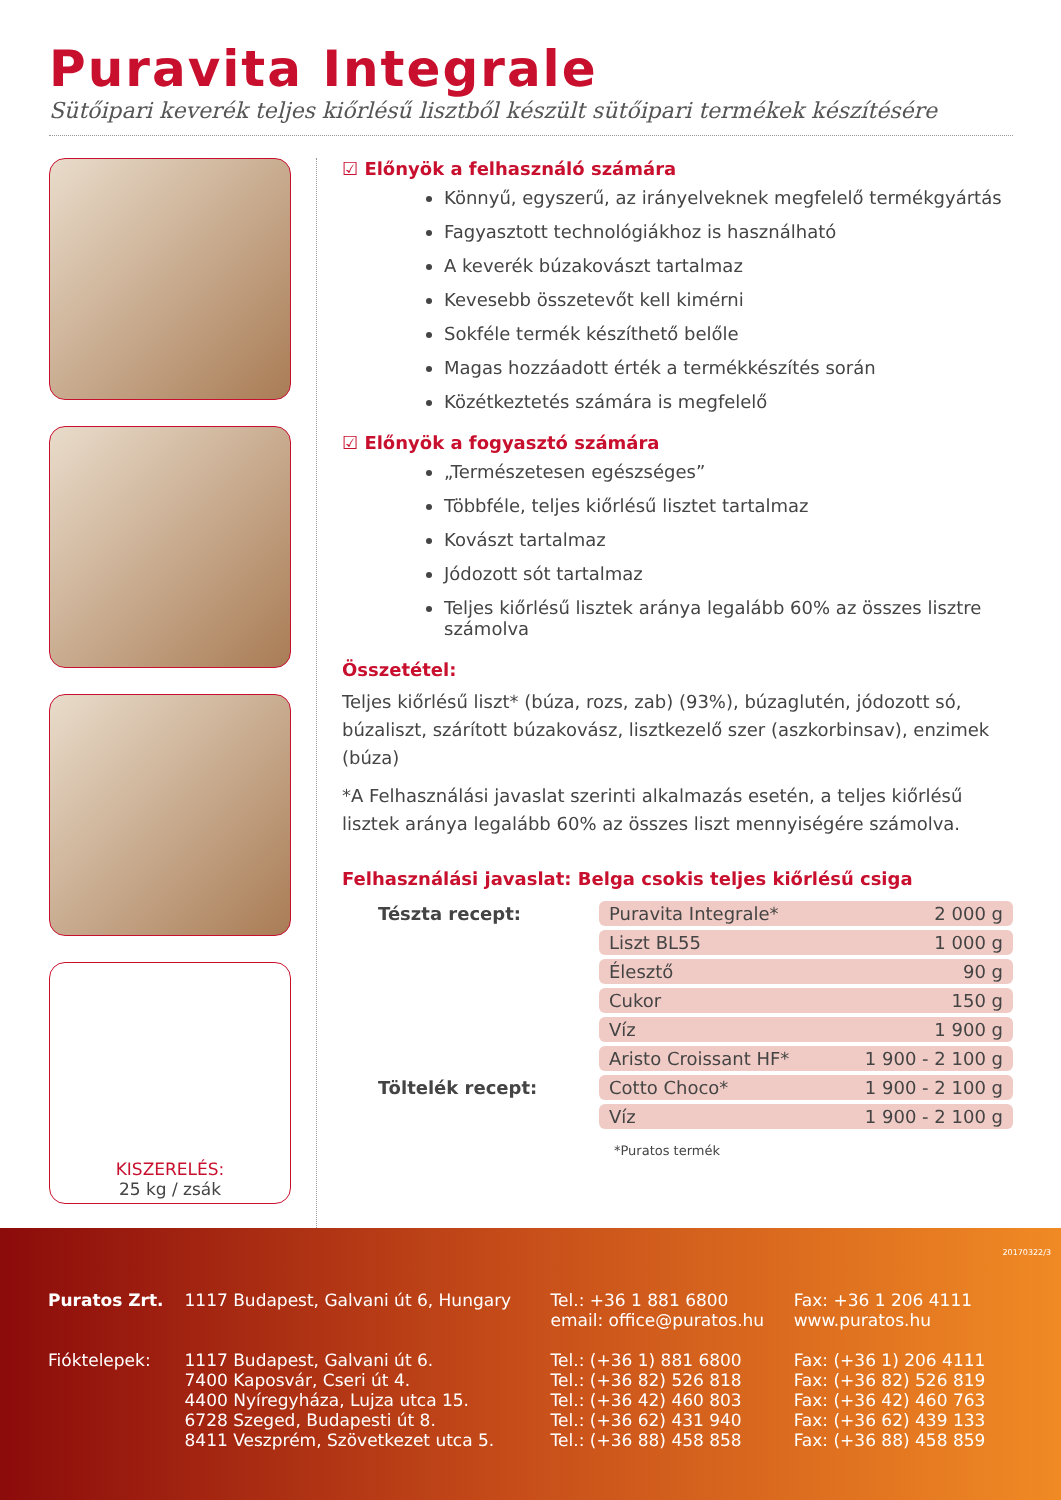Puravita Integrale
Sütőipari keverék teljes kiőrlésű lisztből készült sütőipari termékek készítésére
KISZERELÉS:
25 kg / zsák
☑ Előnyök a felhasználó számára
Könnyű, egyszerű, az irányelveknek megfelelő termékgyártás
Fagyasztott technológiákhoz is használható
A keverék búzakovászt tartalmaz
Kevesebb összetevőt kell kimérni
Sokféle termék készíthető belőle
Magas hozzáadott érték a termékkészítés során
Közétkeztetés számára is megfelelő
☑ Előnyök a fogyasztó számára
„Természetesen egészséges”
Többféle, teljes kiőrlésű lisztet tartalmaz
Kovászt tartalmaz
Jódozott sót tartalmaz
Teljes kiőrlésű lisztek aránya legalább 60% az összes lisztre számolva
Összetétel:
Teljes kiőrlésű liszt* (búza, rozs, zab) (93%), búzaglutén, jódozott só, búzaliszt, szárított búzakovász, lisztkezelő szer (aszkorbinsav), enzimek (búza)
*A Felhasználási javaslat szerinti alkalmazás esetén, a teljes kiőrlésű lisztek aránya legalább 60% az összes liszt mennyiségére számolva.
Felhasználási javaslat: Belga csokis teljes kiőrlésű csiga
| Tészta recept: | Puravita Integrale* | 2 000 g |
| | Liszt BL55 | 1 000 g |
| | Élesztő | 90 g |
| | Cukor | 150 g |
| | Víz | 1 900 g |
| | Aristo Croissant HF* | 1 900 - 2 100 g |
| Töltelék recept: | Cotto Choco* | 1 900 - 2 100 g |
| | Víz | 1 900 - 2 100 g |
*Puratos termék
| Puratos Zrt. | 1117 Budapest, Galvani út 6, Hungary | Tel.: +36 1 881 6800 email: office@puratos.hu | Fax: +36 1 206 4111 www.puratos.hu |
| Fióktelepek: | 1117 Budapest, Galvani út 6. 7400 Kaposvár, Cseri út 4. 4400 Nyíregyháza, Lujza utca 15. 6728 Szeged, Budapesti út 8. 8411 Veszprém, Szövetkezet utca 5. | Tel.: (+36 1) 881 6800 Tel.: (+36 82) 526 818 Tel.: (+36 42) 460 803 Tel.: (+36 62) 431 940 Tel.: (+36 88) 458 858 | Fax: (+36 1) 206 4111 Fax: (+36 82) 526 819 Fax: (+36 42) 460 763 Fax: (+36 62) 439 133 Fax: (+36 88) 458 859 |
20170322/3